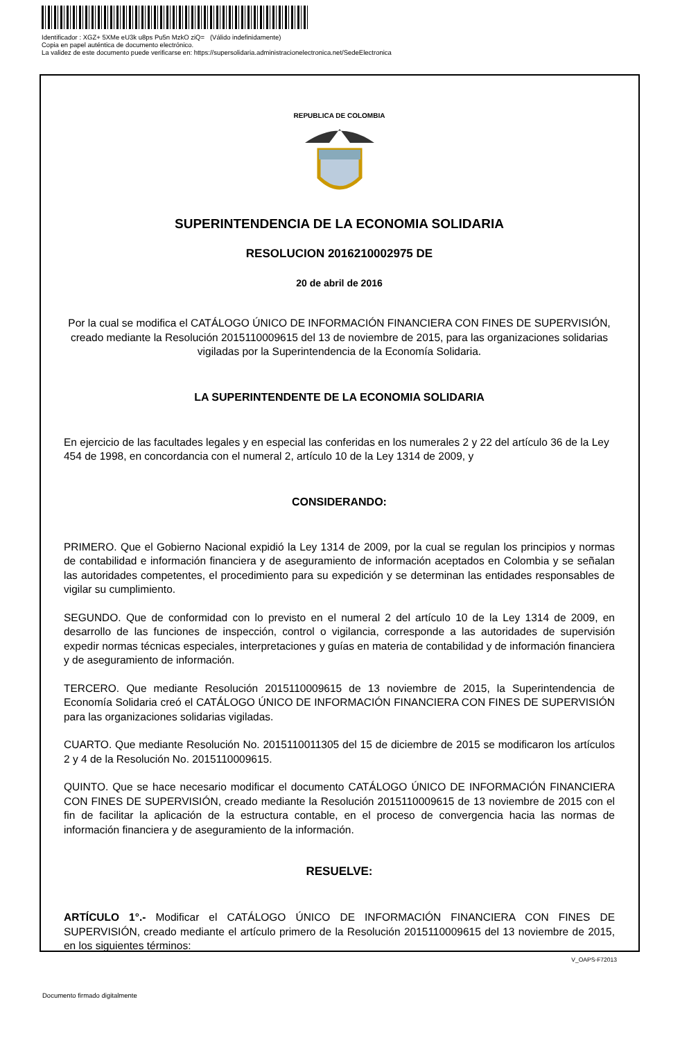Identificador : XGZ+ 5XMe eU3k u8ps Pu5n MzkO ziQ= (Válido indefinidamente)
Copia en papel auténtica de documento electrónico.
La validez de este documento puede verificarse en: https://supersolidaria.administracionelectronica.net/SedeElectronica
REPUBLICA DE COLOMBIA
SUPERINTENDENCIA DE LA ECONOMIA SOLIDARIA
RESOLUCION 2016210002975 DE
20 de abril de 2016
Por la cual se modifica el CATÁLOGO ÚNICO DE INFORMACIÓN FINANCIERA CON FINES DE SUPERVISIÓN, creado mediante la Resolución 2015110009615 del 13 de noviembre de 2015, para las organizaciones solidarias vigiladas por la Superintendencia de la Economía Solidaria.
LA SUPERINTENDENTE DE LA ECONOMIA SOLIDARIA
En ejercicio de las facultades legales y en especial las conferidas en los numerales 2 y 22 del artículo 36 de la Ley 454 de 1998, en concordancia con el numeral 2, artículo 10 de la Ley 1314 de 2009, y
CONSIDERANDO:
PRIMERO. Que el Gobierno Nacional expidió la Ley 1314 de 2009, por la cual se regulan los principios y normas de contabilidad e información financiera y de aseguramiento de información aceptados en Colombia y se señalan las autoridades competentes, el procedimiento para su expedición y se determinan las entidades responsables de vigilar su cumplimiento.
SEGUNDO. Que de conformidad con lo previsto en el numeral 2 del artículo 10 de la Ley 1314 de 2009, en desarrollo de las funciones de inspección, control o vigilancia, corresponde a las autoridades de supervisión expedir normas técnicas especiales, interpretaciones y guías en materia de contabilidad y de información financiera y de aseguramiento de información.
TERCERO. Que mediante Resolución 2015110009615 de 13 noviembre de 2015, la Superintendencia de Economía Solidaria creó el CATÁLOGO ÚNICO DE INFORMACIÓN FINANCIERA CON FINES DE SUPERVISIÓN para las organizaciones solidarias vigiladas.
CUARTO. Que mediante Resolución No. 2015110011305 del 15 de diciembre de 2015 se modificaron los artículos 2 y 4 de la Resolución No. 2015110009615.
QUINTO. Que se hace necesario modificar el documento CATÁLOGO ÚNICO DE INFORMACIÓN FINANCIERA CON FINES DE SUPERVISIÓN, creado mediante la Resolución 2015110009615 de 13 noviembre de 2015 con el fin de facilitar la aplicación de la estructura contable, en el proceso de convergencia hacia las normas de información financiera y de aseguramiento de la información.
RESUELVE:
ARTÍCULO 1°.- Modificar el CATÁLOGO ÚNICO DE INFORMACIÓN FINANCIERA CON FINES DE SUPERVISIÓN, creado mediante el artículo primero de la Resolución 2015110009615 del 13 noviembre de 2015, en los siguientes términos:
V_OAPS-F72013
Documento firmado digitalmente